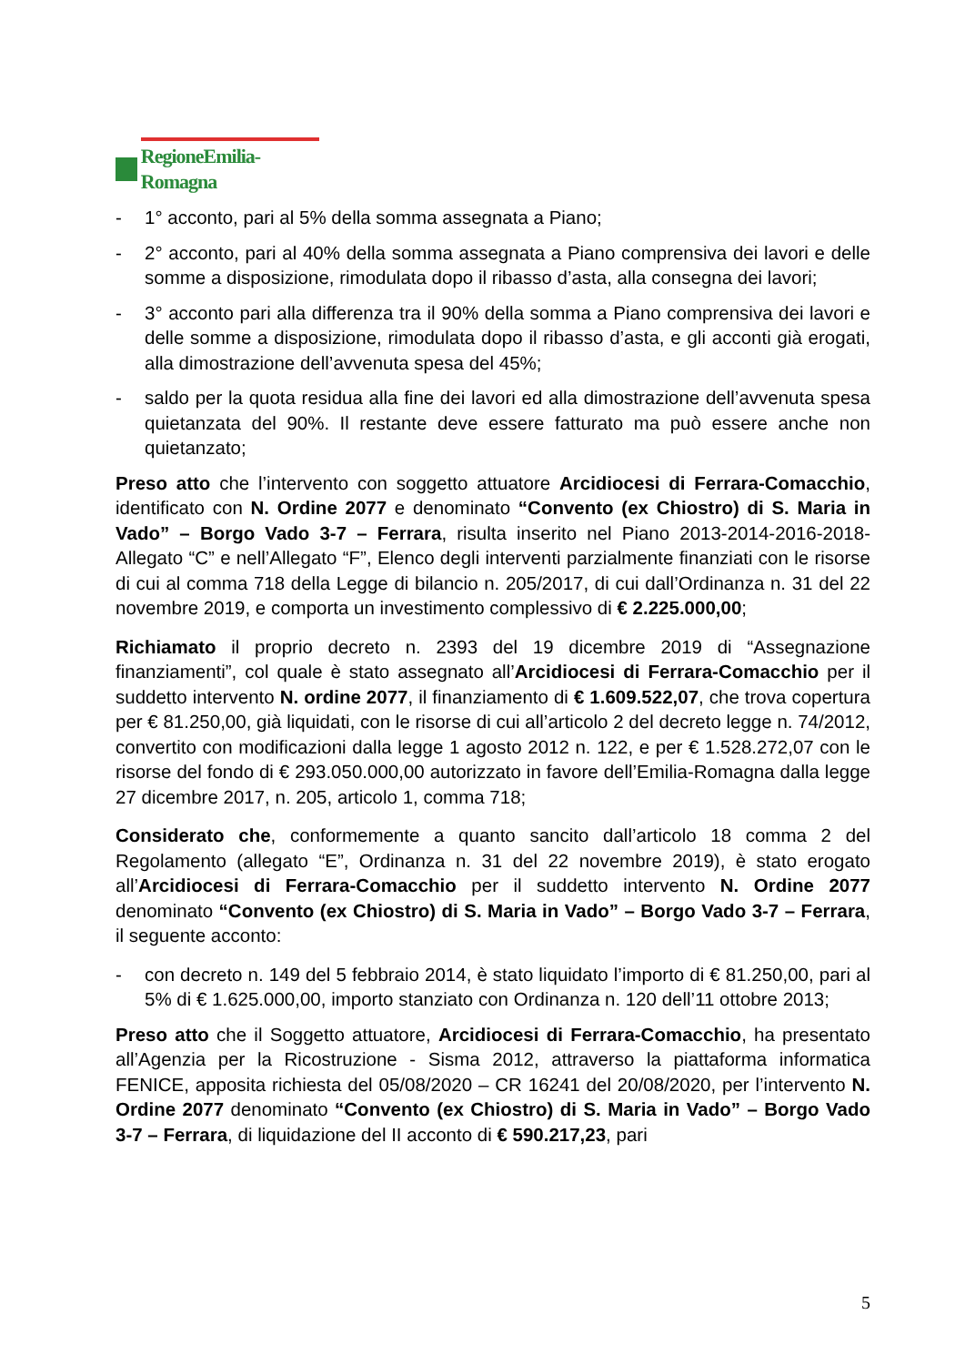RegioneEmilia-Romagna
- 1° acconto, pari al 5% della somma assegnata a Piano;
- 2° acconto, pari al 40% della somma assegnata a Piano comprensiva dei lavori e delle somme a disposizione, rimodulata dopo il ribasso d’asta, alla consegna dei lavori;
- 3° acconto pari alla differenza tra il 90% della somma a Piano comprensiva dei lavori e delle somme a disposizione, rimodulata dopo il ribasso d’asta, e gli acconti già erogati, alla dimostrazione dell’avvenuta spesa del 45%;
- saldo per la quota residua alla fine dei lavori ed alla dimostrazione dell’avvenuta spesa quietanzata del 90%. Il restante deve essere fatturato ma può essere anche non quietanzato;
Preso atto che l’intervento con soggetto attuatore Arcidiocesi di Ferrara-Comacchio, identificato con N. Ordine 2077 e denominato “Convento (ex Chiostro) di S. Maria in Vado” – Borgo Vado 3-7 – Ferrara, risulta inserito nel Piano 2013-2014-2016-2018-Allegato “C” e nell’Allegato “F”, Elenco degli interventi parzialmente finanziati con le risorse di cui al comma 718 della Legge di bilancio n. 205/2017, di cui dall’Ordinanza n. 31 del 22 novembre 2019, e comporta un investimento complessivo di € 2.225.000,00;
Richiamato il proprio decreto n. 2393 del 19 dicembre 2019 di “Assegnazione finanziamenti”, col quale è stato assegnato all’Arcidiocesi di Ferrara-Comacchio per il suddetto intervento N. ordine 2077, il finanziamento di € 1.609.522,07, che trova copertura per € 81.250,00, già liquidati, con le risorse di cui all’articolo 2 del decreto legge n. 74/2012, convertito con modificazioni dalla legge 1 agosto 2012 n. 122, e per € 1.528.272,07 con le risorse del fondo di € 293.050.000,00 autorizzato in favore dell’Emilia-Romagna dalla legge 27 dicembre 2017, n. 205, articolo 1, comma 718;
Considerato che, conformemente a quanto sancito dall’articolo 18 comma 2 del Regolamento (allegato “E”, Ordinanza n. 31 del 22 novembre 2019), è stato erogato all’Arcidiocesi di Ferrara-Comacchio per il suddetto intervento N. Ordine 2077 denominato “Convento (ex Chiostro) di S. Maria in Vado” – Borgo Vado 3-7 – Ferrara, il seguente acconto:
- con decreto n. 149 del 5 febbraio 2014, è stato liquidato l’importo di € 81.250,00, pari al 5% di € 1.625.000,00, importo stanziato con Ordinanza n. 120 dell’11 ottobre 2013;
Preso atto che il Soggetto attuatore, Arcidiocesi di Ferrara-Comacchio, ha presentato all’Agenzia per la Ricostruzione - Sisma 2012, attraverso la piattaforma informatica FENICE, apposita richiesta del 05/08/2020 – CR 16241 del 20/08/2020, per l’intervento N. Ordine 2077 denominato “Convento (ex Chiostro) di S. Maria in Vado” – Borgo Vado 3-7 – Ferrara, di liquidazione del II acconto di € 590.217,23, pari
5